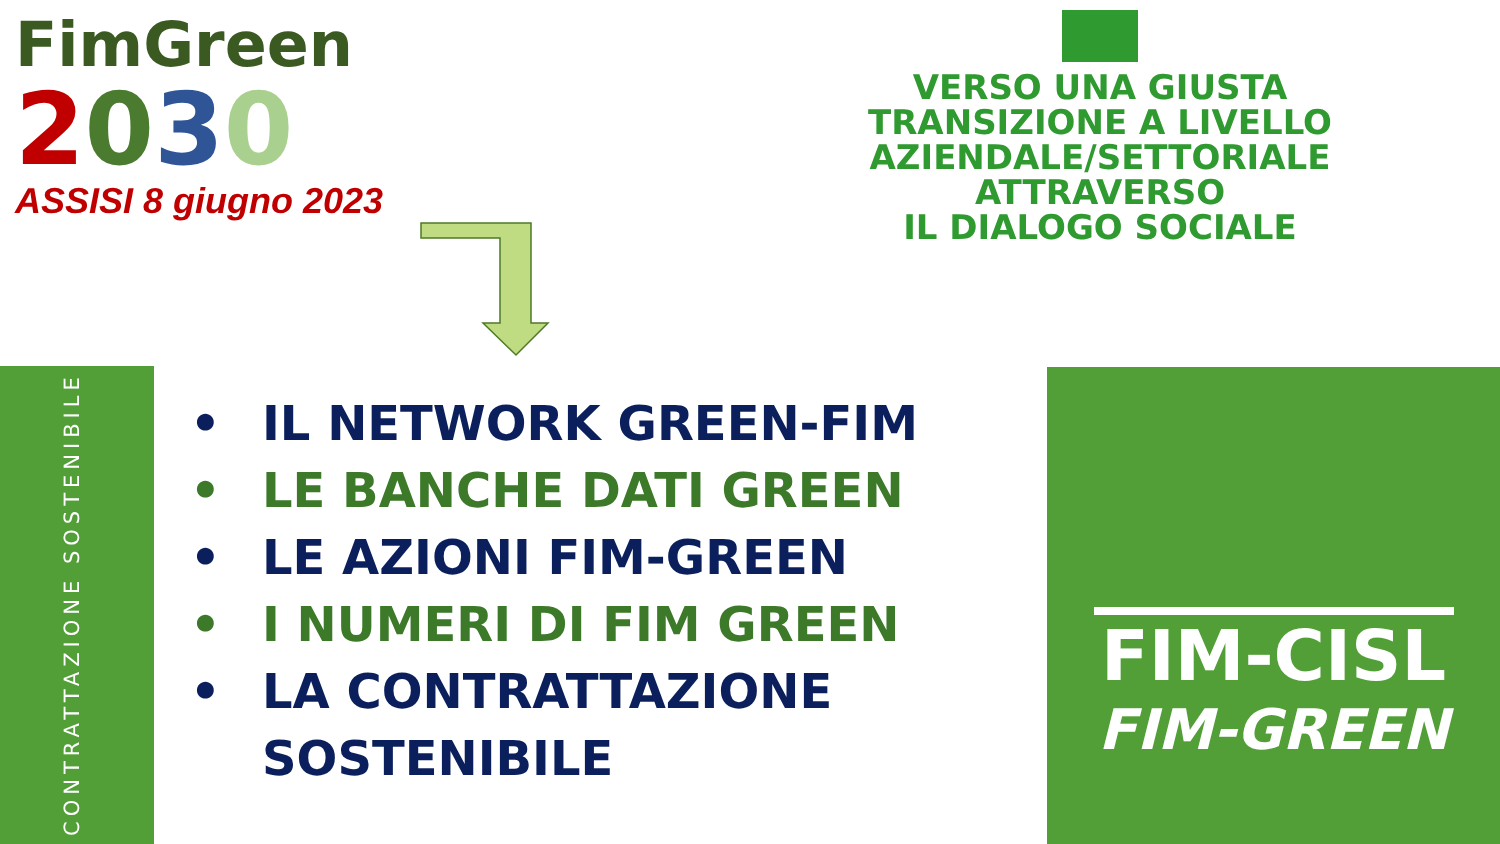FimGreen
2030
ASSISI 8 giugno 2023
VERSO UNA GIUSTA
TRANSIZIONE A LIVELLO
AZIENDALE/SETTORIALE
ATTRAVERSO
IL DIALOGO SOCIALE
CONTRATTAZIONE SOSTENIBILE
• IL NETWORK GREEN-FIM
• LE BANCHE DATI GREEN
• LE AZIONI FIM-GREEN
• I NUMERI DI FIM GREEN
• LA CONTRATTAZIONE SOSTENIBILE
FIM-CISL
FIM-GREEN